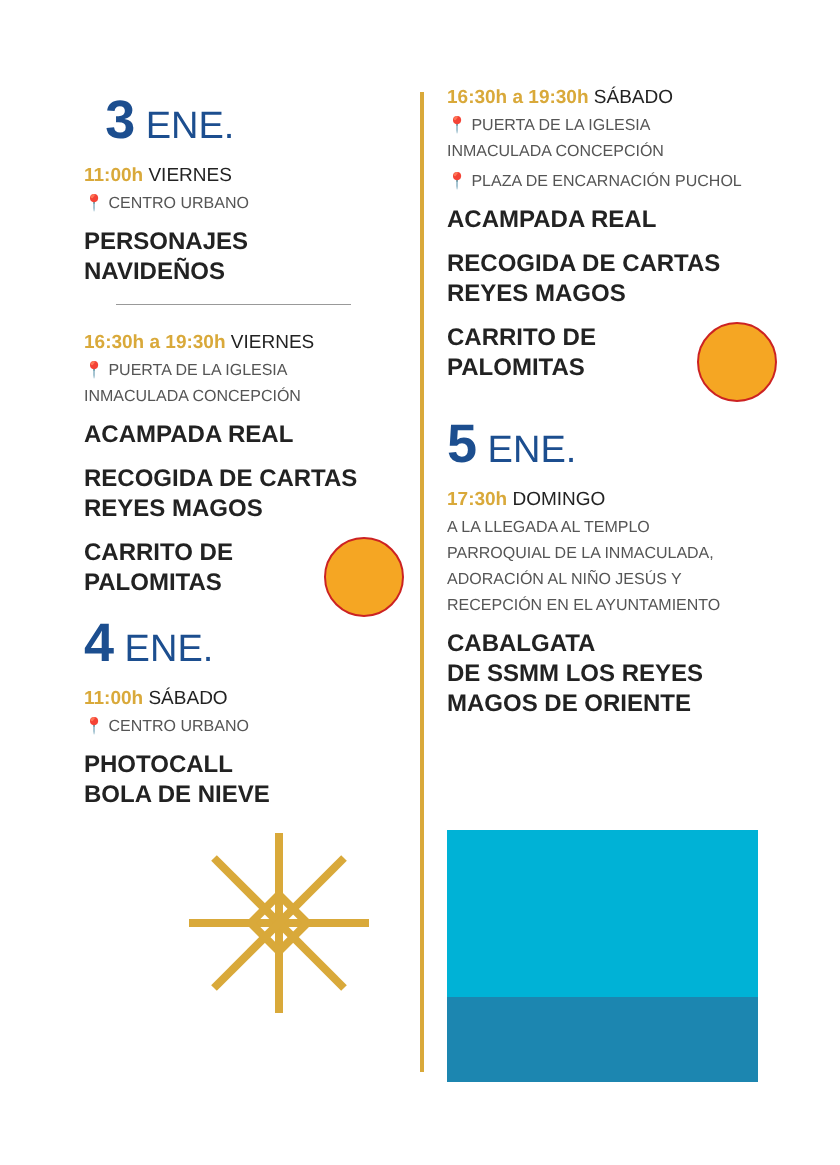3 ENE.
11:00h VIERNES
📍 CENTRO URBANO
PERSONAJES
NAVIDEÑOS
16:30h a 19:30h VIERNES
📍 PUERTA DE LA IGLESIA
INMACULADA CONCEPCIÓN
ACAMPADA REAL
RECOGIDA DE CARTAS
REYES MAGOS
CARRITO DE
PALOMITAS
4 ENE.
11:00h SÁBADO
📍 CENTRO URBANO
PHOTOCALL
BOLA DE NIEVE
16:30h a 19:30h SÁBADO
📍 PUERTA DE LA IGLESIA
INMACULADA CONCEPCIÓN
📍 PLAZA DE ENCARNACIÓN PUCHOL
ACAMPADA REAL
RECOGIDA DE CARTAS
REYES MAGOS
CARRITO DE
PALOMITAS
5 ENE.
17:30h DOMINGO
A LA LLEGADA AL TEMPLO
PARROQUIAL DE LA INMACULADA,
ADORACIÓN AL NIÑO JESÚS Y
RECEPCIÓN EN EL AYUNTAMIENTO
CABALGATA
DE SSMM LOS REYES
MAGOS DE ORIENTE